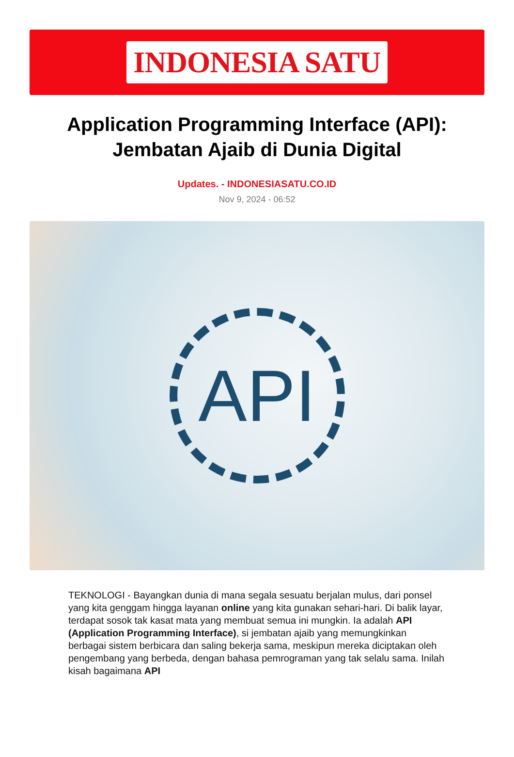INDONESIA SATU
Application Programming Interface (API): Jembatan Ajaib di Dunia Digital
Updates. - INDONESIASATU.CO.ID
Nov 9, 2024 - 06:52
API
TEKNOLOGI - Bayangkan dunia di mana segala sesuatu berjalan mulus, dari ponsel yang kita genggam hingga layanan online yang kita gunakan sehari-hari. Di balik layar, terdapat sosok tak kasat mata yang membuat semua ini mungkin. Ia adalah API (Application Programming Interface), si jembatan ajaib yang memungkinkan berbagai sistem berbicara dan saling bekerja sama, meskipun mereka diciptakan oleh pengembang yang berbeda, dengan bahasa pemrograman yang tak selalu sama. Inilah kisah bagaimana API